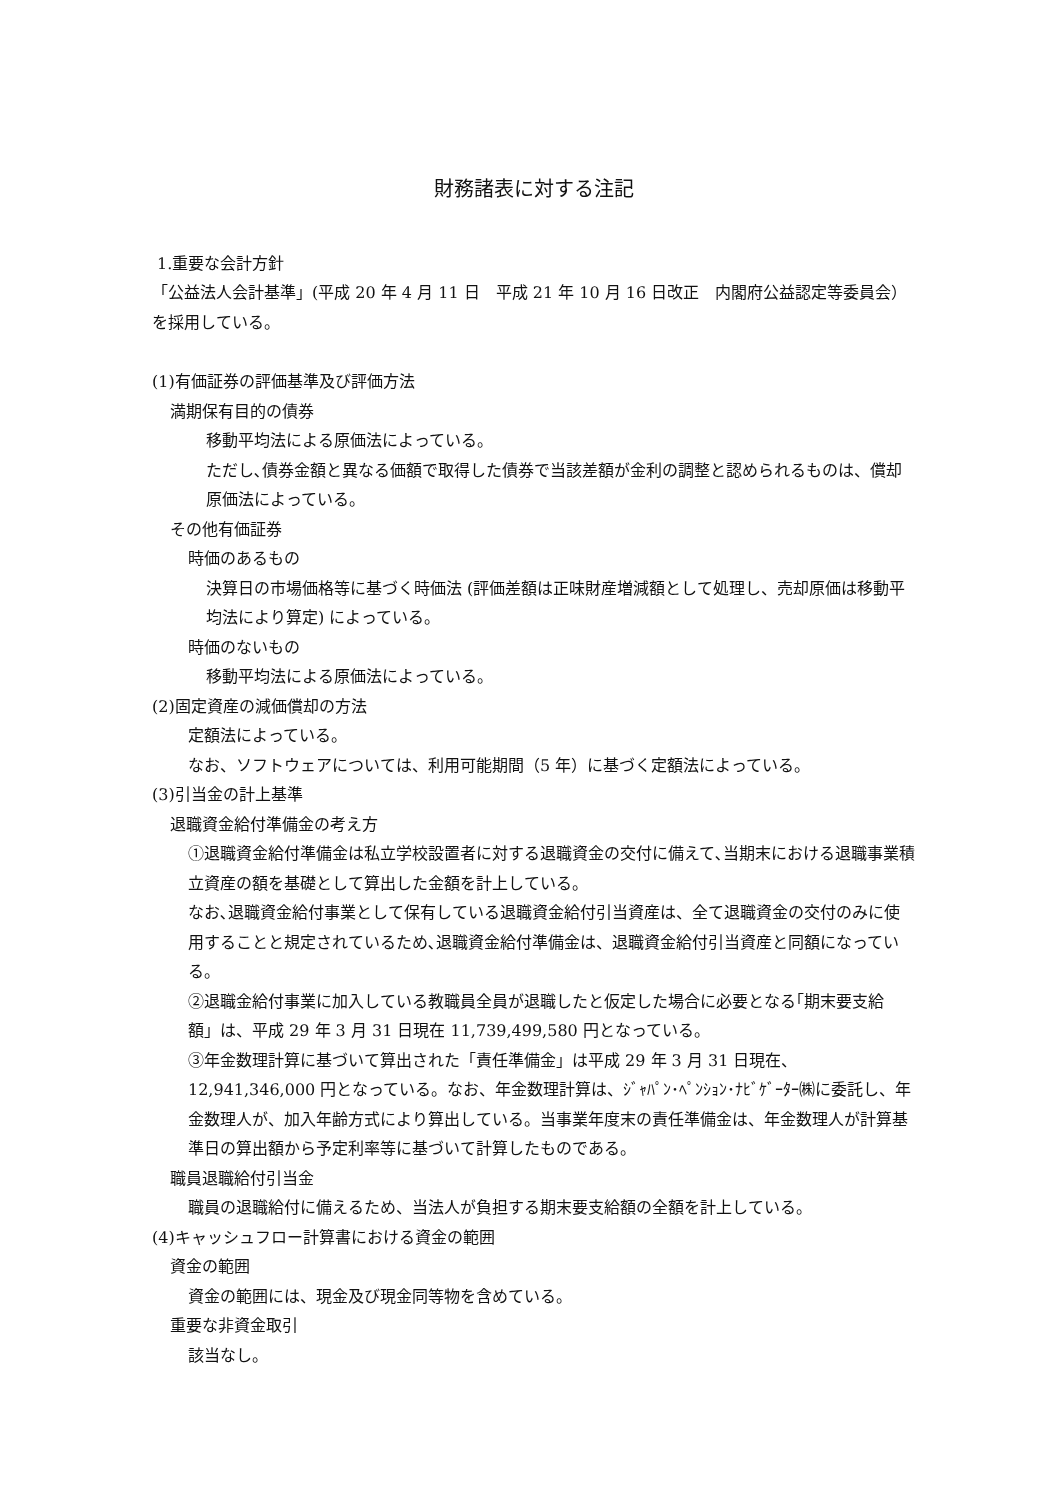財務諸表に対する注記
1.重要な会計方針
「公益法人会計基準」(平成 20 年 4 月 11 日　平成 21 年 10 月 16 日改正　内閣府公益認定等委員会）を採用している。
(1)有価証券の評価基準及び評価方法
満期保有目的の債券
移動平均法による原価法によっている。
ただし､債券金額と異なる価額で取得した債券で当該差額が金利の調整と認められるものは、償却原価法によっている。
その他有価証券
時価のあるもの
決算日の市場価格等に基づく時価法 (評価差額は正味財産増減額として処理し、売却原価は移動平均法により算定) によっている。
時価のないもの
移動平均法による原価法によっている。
(2)固定資産の減価償却の方法
定額法によっている。
なお、ソフトウェアについては、利用可能期間（5 年）に基づく定額法によっている。
(3)引当金の計上基準
退職資金給付準備金の考え方
①退職資金給付準備金は私立学校設置者に対する退職資金の交付に備えて､当期末における退職事業積立資産の額を基礎として算出した金額を計上している。
なお､退職資金給付事業として保有している退職資金給付引当資産は、全て退職資金の交付のみに使用することと規定されているため､退職資金給付準備金は、退職資金給付引当資産と同額になっている。
②退職金給付事業に加入している教職員全員が退職したと仮定した場合に必要となる｢期末要支給額」は、平成 29 年 3 月 31 日現在 11,739,499,580 円となっている。
③年金数理計算に基づいて算出された「責任準備金」は平成 29 年 3 月 31 日現在、12,941,346,000 円となっている。なお、年金数理計算は、ｼﾞｬﾊﾟﾝ･ﾍﾟﾝｼｮﾝ･ﾅﾋﾞｹﾞｰﾀｰ㈱に委託し、年金数理人が、加入年齢方式により算出している。当事業年度末の責任準備金は、年金数理人が計算基準日の算出額から予定利率等に基づいて計算したものである。
職員退職給付引当金
職員の退職給付に備えるため、当法人が負担する期末要支給額の全額を計上している。
(4)キャッシュフロー計算書における資金の範囲
資金の範囲
資金の範囲には、現金及び現金同等物を含めている。
重要な非資金取引
該当なし。